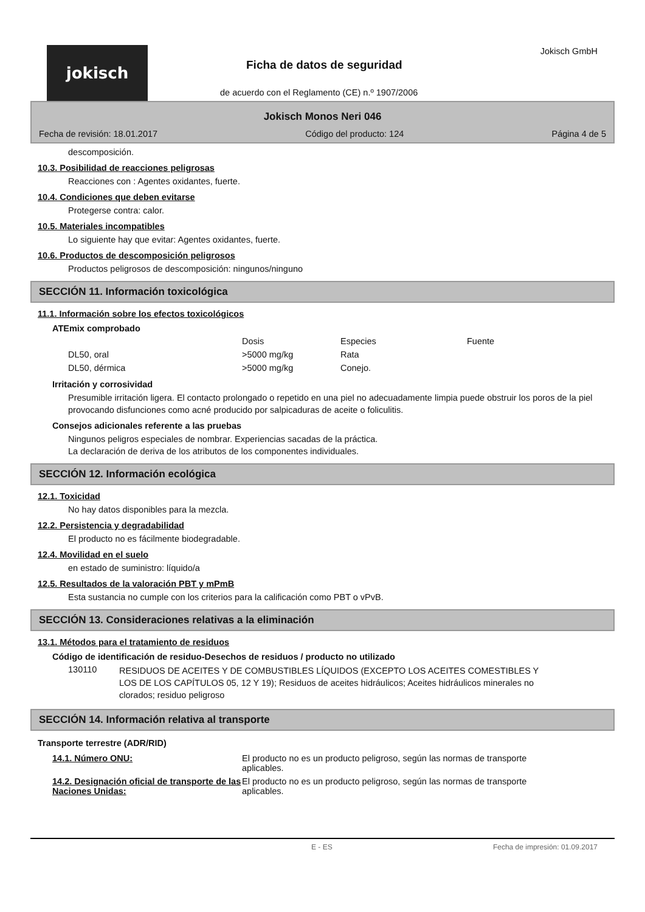jokisch Jokisch GmbH
Ficha de datos de seguridad
de acuerdo con el Reglamento (CE) n.º 1907/2006
Jokisch Monos Neri 046
Fecha de revisión: 18.01.2017 Código del producto: 124 Página 4 de 5
descomposición.
10.3. Posibilidad de reacciones peligrosas
Reacciones con : Agentes oxidantes, fuerte.
10.4. Condiciones que deben evitarse
Protegerse contra: calor.
10.5. Materiales incompatibles
Lo siguiente hay que evitar: Agentes oxidantes, fuerte.
10.6. Productos de descomposición peligrosos
Productos peligrosos de descomposición: ningunos/ninguno
SECCIÓN 11. Información toxicológica
11.1. Información sobre los efectos toxicológicos
ATEmix comprobado
| | Dosis | Especies | Fuente |
| --- | --- | --- | --- |
| DL50, oral | >5000 mg/kg | Rata | |
| DL50, dérmica | >5000 mg/kg | Conejo. | |
Irritación y corrosividad
Presumible irritación ligera. El contacto prolongado o repetido en una piel no adecuadamente limpia puede obstruir los poros de la piel provocando disfunciones como acné producido por salpicaduras de aceite o foliculitis.
Consejos adicionales referente a las pruebas
Ningunos peligros especiales de nombrar. Experiencias sacadas de la práctica.
La declaración de deriva de los atributos de los componentes individuales.
SECCIÓN 12. Información ecológica
12.1. Toxicidad
No hay datos disponibles para la mezcla.
12.2. Persistencia y degradabilidad
El producto no es fácilmente biodegradable.
12.4. Movilidad en el suelo
en estado de suministro: líquido/a
12.5. Resultados de la valoración PBT y mPmB
Esta sustancia no cumple con los criterios para la calificación como PBT o vPvB.
SECCIÓN 13. Consideraciones relativas a la eliminación
13.1. Métodos para el tratamiento de residuos
Código de identificación de residuo-Desechos de residuos / producto no utilizado
| 130110 | RESIDUOS DE ACEITES Y DE COMBUSTIBLES LÍQUIDOS (EXCEPTO LOS ACEITES COMESTIBLES Y LOS DE LOS CAPÍTULOS 05, 12 Y 19); Residuos de aceites hidráulicos; Aceites hidráulicos minerales no clorados; residuo peligroso |
SECCIÓN 14. Información relativa al transporte
Transporte terrestre (ADR/RID)
| 14.1. Número ONU: | El producto no es un producto peligroso, según las normas de transporte aplicables. |
| 14.2. Designación oficial de transporte de las Naciones Unidas: | El producto no es un producto peligroso, según las normas de transporte aplicables. |
E - ES Fecha de impresión: 01.09.2017